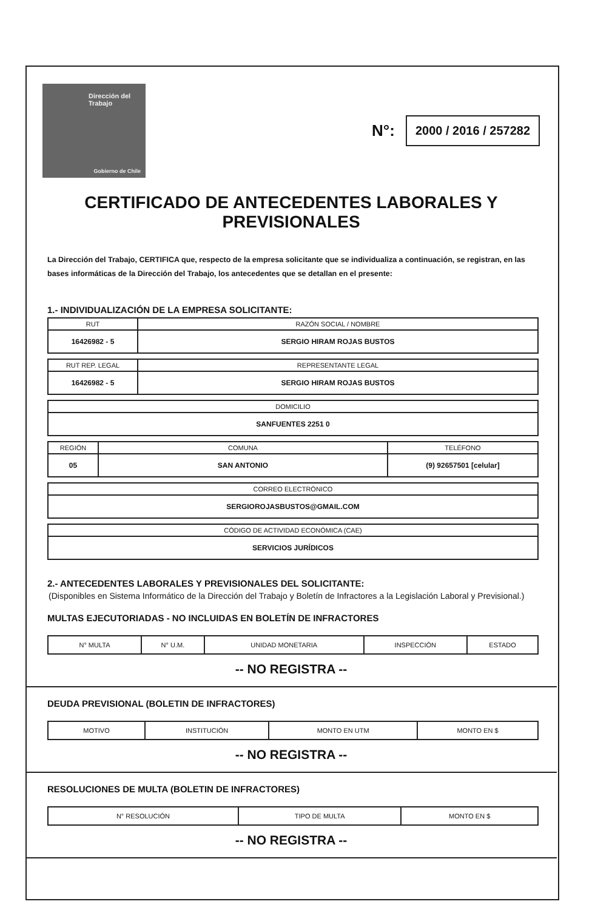Dirección del
Trabajo
Gobierno de Chile
N°: 2000 / 2016 / 257282
CERTIFICADO DE ANTECEDENTES LABORALES Y
PREVISIONALES
La Dirección del Trabajo, CERTIFICA que, respecto de la empresa solicitante que se individualiza a continuación, se registran, en las bases informáticas de la Dirección del Trabajo, los antecedentes que se detallan en el presente:
1.- INDIVIDUALIZACIÓN DE LA EMPRESA SOLICITANTE:
| RUT | RAZÓN SOCIAL / NOMBRE |
| --- | --- |
| 16426982 - 5 | SERGIO HIRAM ROJAS BUSTOS |
| RUT REP. LEGAL | REPRESENTANTE LEGAL |
| --- | --- |
| 16426982 - 5 | SERGIO HIRAM ROJAS BUSTOS |
| DOMICILIO |
| --- |
| SANFUENTES 2251 0 |
| REGIÓN | COMUNA | TELÉFONO |
| --- | --- | --- |
| 05 | SAN ANTONIO | (9) 92657501 [celular] |
| CORREO ELECTRÓNICO |
| --- |
| SERGIOROJASBUSTOS@GMAIL.COM |
| CÓDIGO DE ACTIVIDAD ECONÓMICA (CAE) |
| --- |
| SERVICIOS JURÍDICOS |
2.- ANTECEDENTES LABORALES Y PREVISIONALES DEL SOLICITANTE:
(Disponibles en Sistema Informático de la Dirección del Trabajo y Boletín de Infractores a la Legislación Laboral y Previsional.)
MULTAS EJECUTORIADAS - NO INCLUIDAS EN BOLETÍN DE INFRACTORES
| N° MULTA | N° U.M. | UNIDAD MONETARIA | INSPECCIÓN | ESTADO |
| --- | --- | --- | --- | --- |
-- NO REGISTRA --
DEUDA PREVISIONAL (BOLETIN DE INFRACTORES)
| MOTIVO | INSTITUCIÓN | MONTO EN UTM | MONTO EN $ |
| --- | --- | --- | --- |
-- NO REGISTRA --
RESOLUCIONES DE MULTA (BOLETIN DE INFRACTORES)
| N° RESOLUCIÓN | TIPO DE MULTA | MONTO EN $ |
| --- | --- | --- |
-- NO REGISTRA --